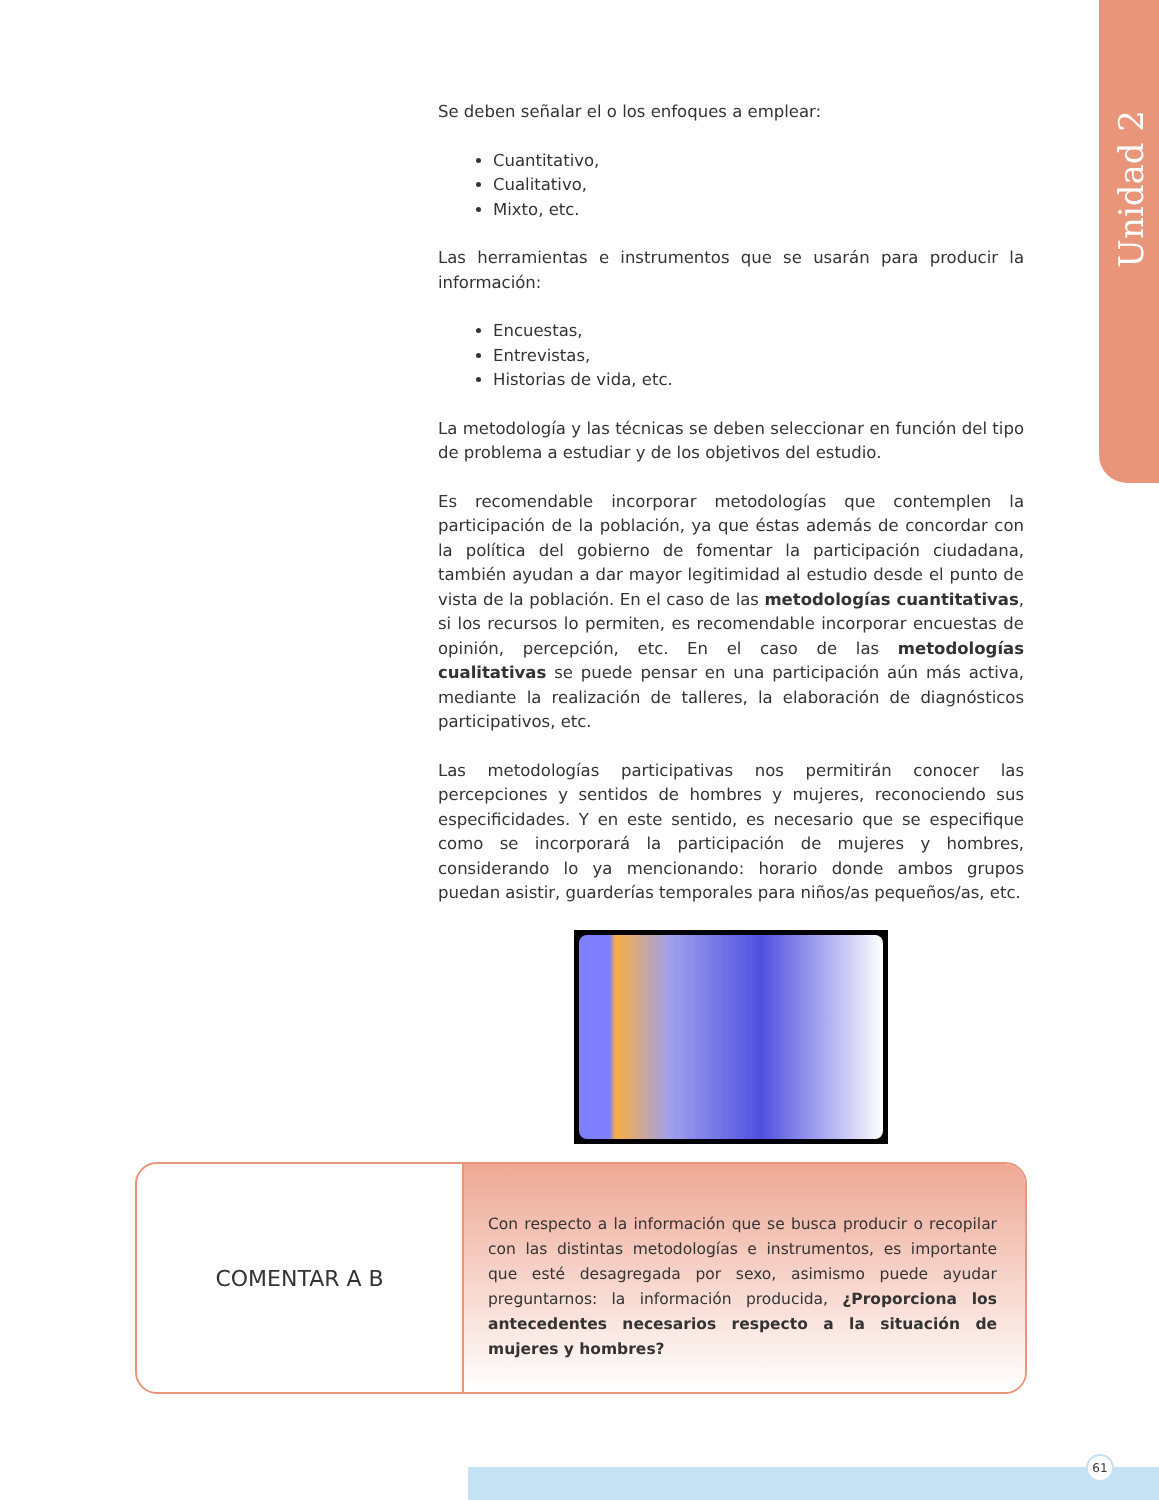Unidad 2
Se deben señalar el o los enfoques a emplear:
Cuantitativo,
Cualitativo,
Mixto, etc.
Las herramientas e instrumentos que se usarán para producir la información:
Encuestas,
Entrevistas,
Historias de vida, etc.
La metodología y las técnicas se deben seleccionar en función del tipo de problema a estudiar y de los objetivos del estudio.
Es recomendable incorporar metodologías que contemplen la participación de la población, ya que éstas además de concordar con la política del gobierno de fomentar la participación ciudadana, también ayudan a dar mayor legitimidad al estudio desde el punto de vista de la población. En el caso de las metodologías cuantitativas, si los recursos lo permiten, es recomendable incorporar encuestas de opinión, percepción, etc. En el caso de las metodologías cualitativas se puede pensar en una participación aún más activa, mediante la realización de talleres, la elaboración de diagnósticos participativos, etc.
Las metodologías participativas nos permitirán conocer las percepciones y sentidos de hombres y mujeres, reconociendo sus especificidades. Y en este sentido, es necesario que se especifique como se incorporará la participación de mujeres y hombres, considerando lo ya mencionando: horario donde ambos grupos puedan asistir, guarderías temporales para niños/as pequeños/as, etc.
COMENTAR A B
Con respecto a la información que se busca producir o recopilar con las distintas metodologías e instrumentos, es importante que esté desagregada por sexo, asimismo puede ayudar preguntarnos: la información producida, ¿Proporciona los antecedentes necesarios respecto a la situación de mujeres y hombres?
61